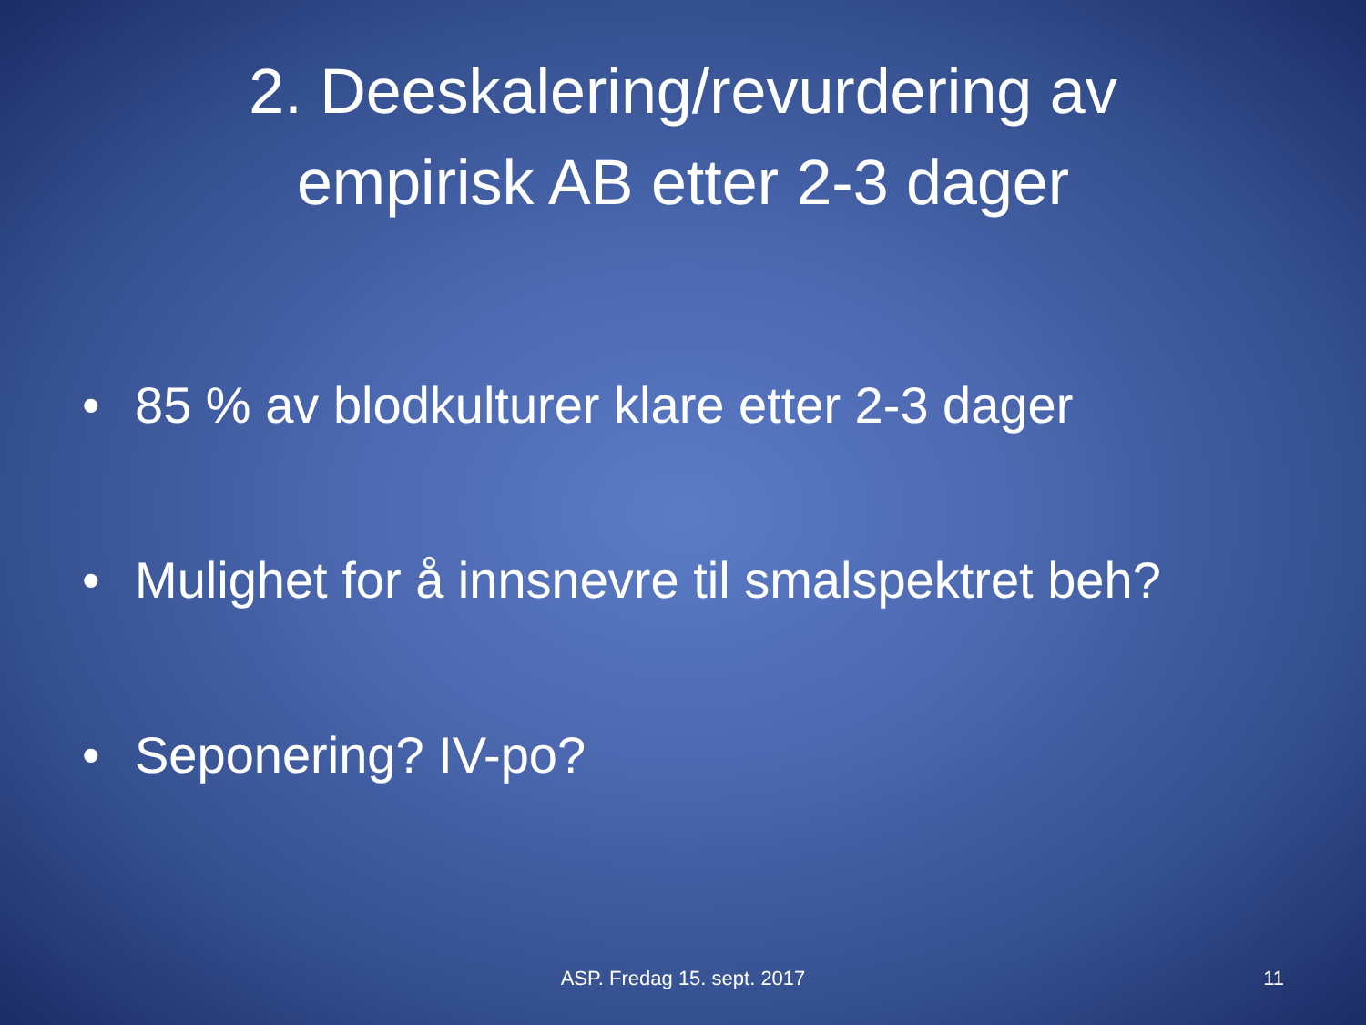2. Deeskalering/revurdering av
empirisk AB etter 2-3 dager
• 85 % av blodkulturer klare etter 2-3 dager
• Mulighet for å innsnevre til smalspektret beh?
• Seponering? IV-po?
ASP. Fredag 15. sept. 2017
11